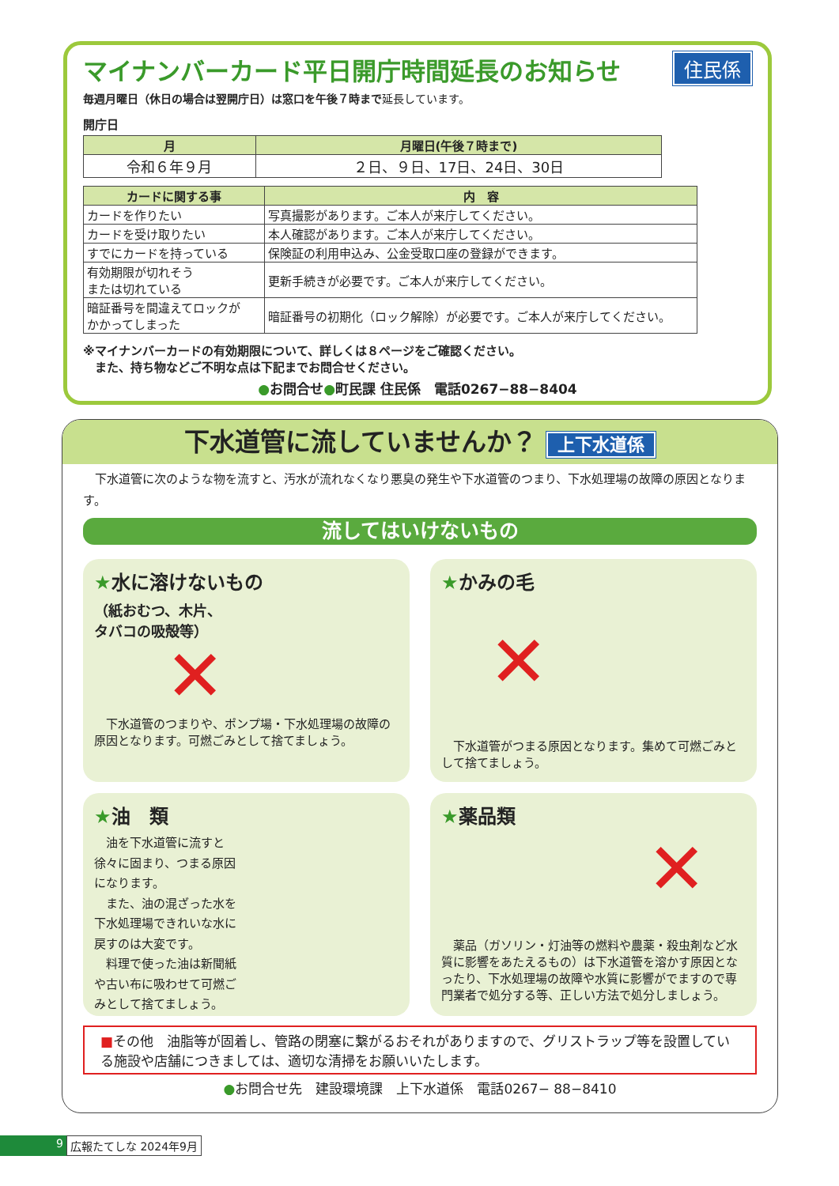住民係
マイナンバーカード平日開庁時間延長のお知らせ
毎週月曜日（休日の場合は翌開庁日）は窓口を午後７時まで延長しています。
開庁日
| 月 | 月曜日(午後７時まで) |
| --- | --- |
| 令和６年９月 | ２日、９日、17日、24日、30日 |
| カードに関する事 | 内 容 |
| --- | --- |
| カードを作りたい | 写真撮影があります。ご本人が来庁してください。 |
| カードを受け取りたい | 本人確認があります。ご本人が来庁してください。 |
| すでにカードを持っている | 保険証の利用申込み、公金受取口座の登録ができます。 |
| 有効期限が切れそう または切れている | 更新手続きが必要です。ご本人が来庁してください。 |
| 暗証番号を間違えてロックが かかってしまった | 暗証番号の初期化（ロック解除）が必要です。ご本人が来庁してください。 |
※マイナンバーカードの有効期限について、詳しくは８ページをご確認ください。
　また、持ち物などご不明な点は下記までお問合せください。
●お問合せ●町民課 住民係　電話0267−88−8404
下水道管に流していませんか？ 上下水道係
　下水道管に次のような物を流すと、汚水が流れなくなり悪臭の発生や下水道管のつまり、下水処理場の故障の原因となります。
流してはいけないもの
★水に溶けないもの
（紙おむつ、木片、
タバコの吸殻等）
✕
　下水道管のつまりや、ポンプ場・下水処理場の故障の原因となります。可燃ごみとして捨てましょう。
★かみの毛
✕
　下水道管がつまる原因となります。集めて可燃ごみとして捨てましょう。
★油　類
　油を下水道管に流すと徐々に固まり、つまる原因になります。
　また、油の混ざった水を下水処理場できれいな水に戻すのは大変です。
　料理で使った油は新聞紙や古い布に吸わせて可燃ごみとして捨てましょう。
★薬品類
✕
　薬品（ガソリン・灯油等の燃料や農薬・殺虫剤など水質に影響をあたえるもの）は下水道管を溶かす原因となったり、下水処理場の故障や水質に影響がでますので専門業者で処分する等、正しい方法で処分しましょう。
■その他　油脂等が固着し、管路の閉塞に繋がるおそれがありますので、グリストラップ等を設置している施設や店舗につきましては、適切な清掃をお願いいたします。
●お問合せ先　建設環境課　上下水道係　電話0267− 88−8410
9 広報たてしな 2024年9月